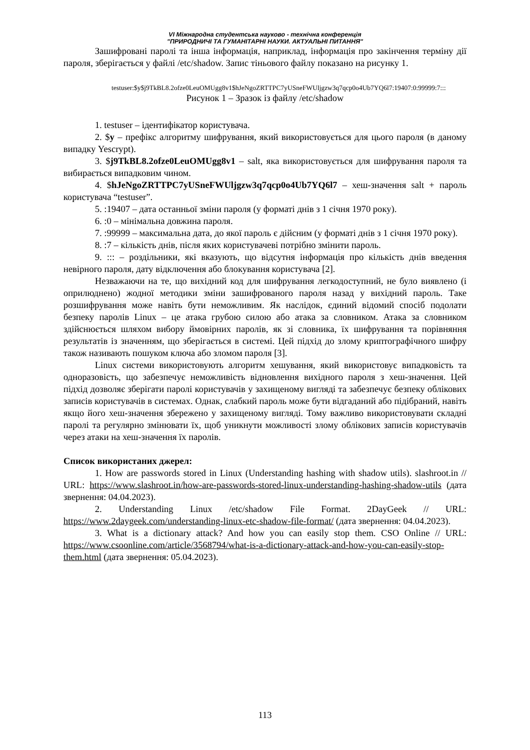VI Міжнародна студентська науково - технічна конференція
"ПРИРОДНИЧІ ТА ГУМАНІТАРНІ НАУКИ. АКТУАЛЬНІ ПИТАННЯ"
Зашифровані паролі та інша інформація, наприклад, інформація про закінчення терміну дії пароля, зберігається у файлі /etc/shadow. Запис тіньового файлу показано на рисунку 1.
testuser:$y$j9TkBL8.2ofze0LeuOMUgg8v1$hJeNgoZRTTPC7yUSneFWUljgzw3q7qcp0o4Ub7YQ6l7:19407:0:99999:7:::
Рисунок 1 – Зразок із файлу /etc/shadow
1. testuser – ідентифікатор користувача.
2. $y – префікс алгоритму шифрування, який використовується для цього пароля (в даному випадку Yescrypt).
3. $j9TkBL8.2ofze0LeuOMUgg8v1 – salt, яка використовується для шифрування пароля та вибирається випадковим чином.
4. $hJeNgoZRTTPC7yUSneFWUljgzw3q7qcp0o4Ub7YQ6l7 – хеш-значення salt + пароль користувача “testuser”.
5. :19407 – дата останньої зміни пароля (у форматі днів з 1 січня 1970 року).
6. :0 – мінімальна довжина пароля.
7. :99999 – максимальна дата, до якої пароль є дійсним (у форматі днів з 1 січня 1970 року).
8. :7 – кількість днів, після яких користувачеві потрібно змінити пароль.
9. ::: – роздільники, які вказують, що відсутня інформація про кількість днів введення невірного пароля, дату відключення або блокування користувача [2].
Незважаючи на те, що вихідний код для шифрування легкодоступний, не було виявлено (і оприлюднено) жодної методики зміни зашифрованого пароля назад у вихідний пароль. Таке розшифрування може навіть бути неможливим. Як наслідок, єдиний відомий спосіб подолати безпеку паролів Linux – це атака грубою силою або атака за словником. Атака за словником здійснюється шляхом вибору ймовірних паролів, як зі словника, їх шифрування та порівняння результатів із значенням, що зберігається в системі. Цей підхід до злому криптографічного шифру також називають пошуком ключа або зломом пароля [3].
Linux системи використовують алгоритм хешування, який використовує випадковість та одноразовість, що забезпечує неможливість відновлення вихідного пароля з хеш-значення. Цей підхід дозволяє зберігати паролі користувачів у захищеному вигляді та забезпечує безпеку облікових записів користувачів в системах. Однак, слабкий пароль може бути відгаданий або підібраний, навіть якщо його хеш-значення збережено у захищеному вигляді. Тому важливо використовувати складні паролі та регулярно змінювати їх, щоб уникнути можливості злому облікових записів користувачів через атаки на хеш-значення їх паролів.
Список використаних джерел:
1. How are passwords stored in Linux (Understanding hashing with shadow utils). slashroot.in // URL: https://www.slashroot.in/how-are-passwords-stored-linux-understanding-hashing-shadow-utils (дата звернення: 04.04.2023).
2. Understanding Linux /etc/shadow File Format. 2DayGeek // URL: https://www.2daygeek.com/understanding-linux-etc-shadow-file-format/ (дата звернення: 04.04.2023).
3. What is a dictionary attack? And how you can easily stop them. CSO Online // URL: https://www.csoonline.com/article/3568794/what-is-a-dictionary-attack-and-how-you-can-easily-stop-them.html (дата звернення: 05.04.2023).
113